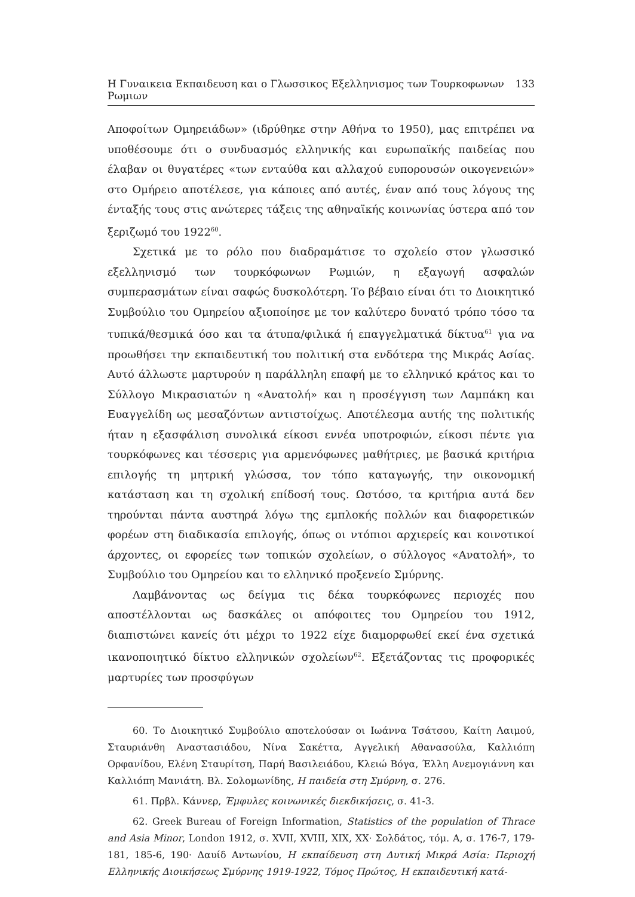Η Γυναικεια Εκπαιδευση και ο Γλωσσικος Εξελληνισμος των Τουρκοφωνων Ρωμιων 133
Αποφοίτων Ομηρειάδων» (ιδρύθηκε στην Αθήνα το 1950), μας επιτρέπει να υποθέσουμε ότι ο συνδυασμός ελληνικής και ευρωπαϊκής παιδείας που έλαβαν οι θυγατέρες «των ενταύθα και αλλαχού ευπορουσών οικογενειών» στο Ομήρειο αποτέλεσε, για κάποιες από αυτές, έναν από τους λόγους της ένταξής τους στις ανώτερες τάξεις της αθηναϊκής κοινωνίας ύστερα από τον ξεριζωμό του 1922<sup>60</sup>.
Σχετικά με το ρόλο που διαδραμάτισε το σχολείο στον γλωσσικό εξελληνισμό των τουρκόφωνων Ρωμιών, η εξαγωγή ασφαλών συμπερασμάτων είναι σαφώς δυσκολότερη. Το βέβαιο είναι ότι το Διοικητικό Συμβούλιο του Ομηρείου αξιοποίησε με τον καλύτερο δυνατό τρόπο τόσο τα τυπικά/θεσμικά όσο και τα άτυπα/φιλικά ή επαγγελματικά δίκτυα<sup>61</sup> για να προωθήσει την εκπαιδευτική του πολιτική στα ενδότερα της Μικράς Ασίας. Αυτό άλλωστε μαρτυρούν η παράλληλη επαφή με το ελληνικό κράτος και το Σύλλογο Μικρασιατών η «Ανατολή» και η προσέγγιση των Λαμπάκη και Ευαγγελίδη ως μεσαζόντων αντιστοίχως. Αποτέλεσμα αυτής της πολιτικής ήταν η εξασφάλιση συνολικά είκοσι εννέα υποτροφιών, είκοσι πέντε για τουρκόφωνες και τέσσερις για αρμενόφωνες μαθήτριες, με βασικά κριτήρια επιλογής τη μητρική γλώσσα, τον τόπο καταγωγής, την οικονομική κατάσταση και τη σχολική επίδοσή τους. Ωστόσο, τα κριτήρια αυτά δεν τηρούνται πάντα αυστηρά λόγω της εμπλοκής πολλών και διαφορετικών φορέων στη διαδικασία επιλογής, όπως οι ντόπιοι αρχιερείς και κοινοτικοί άρχοντες, οι εφορείες των τοπικών σχολείων, ο σύλλογος «Ανατολή», το Συμβούλιο του Ομηρείου και το ελληνικό προξενείο Σμύρνης.
Λαμβάνοντας ως δείγμα τις δέκα τουρκόφωνες περιοχές που αποστέλλονται ως δασκάλες οι απόφοιτες του Ομηρείου του 1912, διαπιστώνει κανείς ότι μέχρι το 1922 είχε διαμορφωθεί εκεί ένα σχετικά ικανοποιητικό δίκτυο ελληνικών σχολείων<sup>62</sup>. Εξετάζοντας τις προφορικές μαρτυρίες των προσφύγων
60. Το Διοικητικό Συμβούλιο αποτελούσαν οι Ιωάννα Τσάτσου, Καίτη Λαιμού, Σταυριάνθη Αναστασιάδου, Νίνα Σακέττα, Αγγελική Αθανασούλα, Καλλιόπη Ορφανίδου, Ελένη Σταυρίτση, Παρή Βασιλειάδου, Κλειώ Βόγα, Έλλη Ανεμογιάννη και Καλλιόπη Μανιάτη. Βλ. Σολομωνίδης, Η παιδεία στη Σμύρνη, σ. 276.
61. Πρβλ. Κάννερ, Έμφυλες κοινωνικές διεκδικήσεις, σ. 41-3.
62. Greek Bureau of Foreign Information, Statistics of the population of Thrace and Asia Minor, London 1912, σ. XVII, XVIII, XIX, XX· Σολδάτος, τόμ. Α, σ. 176-7, 179-181, 185-6, 190· Δαυίδ Αντωνίου, Η εκπαίδευση στη Δυτική Μικρά Ασία: Περιοχή Ελληνικής Διοικήσεως Σμύρνης 1919-1922, Τόμος Πρώτος, Η εκπαιδευτική κατά-